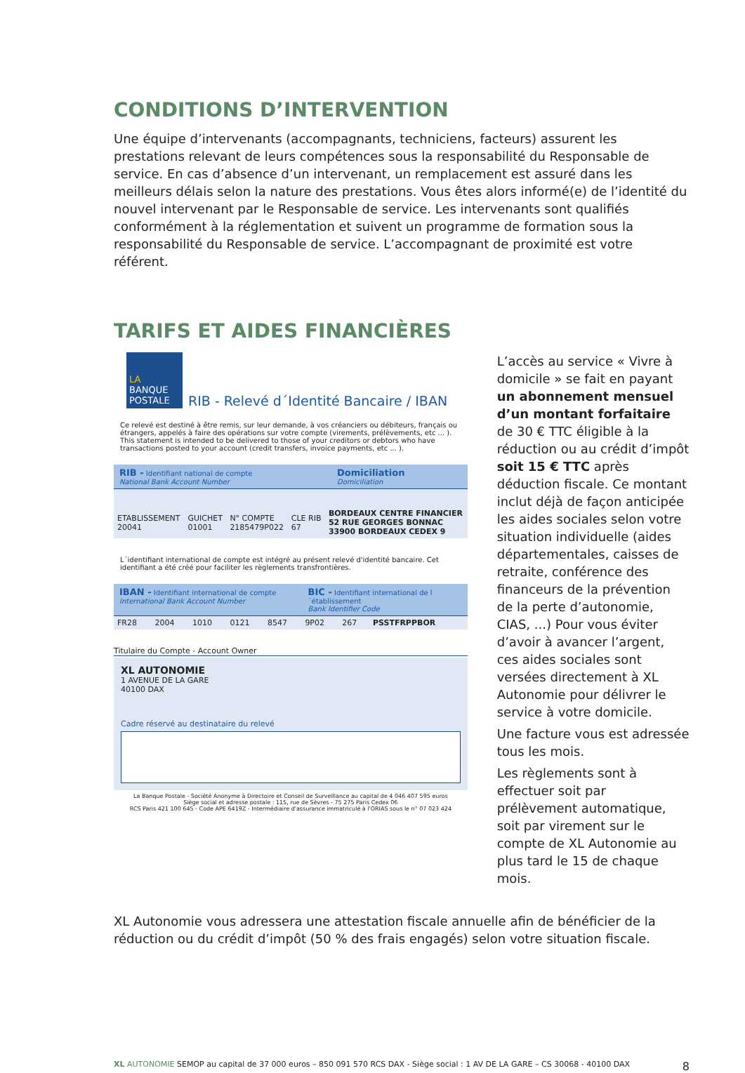CONDITIONS D’INTERVENTION
Une équipe d’intervenants (accompagnants, techniciens, facteurs) assurent les prestations relevant de leurs compétences sous la responsabilité du Responsable de service. En cas d’absence d’un intervenant, un remplacement est assuré dans les meilleurs délais selon la nature des prestations. Vous êtes alors informé(e) de l’identité du nouvel intervenant par le Responsable de service. Les intervenants sont qualifiés conformément à la réglementation et suivent un programme de formation sous la responsabilité du Responsable de service. L’accompagnant de proximité est votre référent.
TARIFS ET AIDES FINANCIÈRES
LA
BANQUE POSTALE
RIB - Relevé d´Identité Bancaire / IBAN
Ce relevé est destiné à être remis, sur leur demande, à vos créanciers ou débiteurs, français ou étrangers, appelés à faire des opérations sur votre compte (virements, prélèvements, etc ... ). This statement is intended to be delivered to those of your creditors or debtors who have transactions posted to your account (credit transfers, invoice payments, etc ... ).
RIB - Identifiant national de compte
National Bank Account Number
Domiciliation
Domiciliation
| ETABLISSEMENT 20041 | GUICHET 01001 | N° COMPTE 2185479P022 | CLE RIB 67 | BORDEAUX CENTRE FINANCIER 52 RUE GEORGES BONNAC 33900 BORDEAUX CEDEX 9 |
L´identifiant international de compte est intégré au présent relevé d'identité bancaire. Cet identifiant a été créé pour faciliter les règlements transfrontières.
IBAN - Identifiant international de compte
International Bank Account Number
BIC - Identifiant international de l´établissement
Bank Identifier Code
| FR28 | 2004 | 1010 | 0121 | 8547 | 9P02 | 267 | PSSTFRPPBOR |
Titulaire du Compte - Account Owner
XL AUTONOMIE
1 AVENUE DE LA GARE
40100 DAX
Cadre réservé au destinataire du relevé
La Banque Postale - Société Anonyme à Directoire et Conseil de Surveillance au capital de 4 046 407 595 euros
Siège social et adresse postale : 115, rue de Sèvres - 75 275 Paris Cedex 06
RCS Paris 421 100 645 - Code APE 6419Z - Intermédiaire d'assurance immatriculé à l'ORIAS sous le n° 07 023 424
L’accès au service « Vivre à domicile » se fait en payant un abonnement mensuel d’un montant forfaitaire de 30 € TTC éligible à la réduction ou au crédit d’impôt soit 15 € TTC après déduction fiscale. Ce montant inclut déjà de façon anticipée les aides sociales selon votre situation individuelle (aides départementales, caisses de retraite, conférence des financeurs de la prévention de la perte d’autonomie, CIAS, ...) Pour vous éviter d’avoir à avancer l’argent, ces aides sociales sont versées directement à XL Autonomie pour délivrer le service à votre domicile.
Une facture vous est adressée tous les mois.
Les règlements sont à effectuer soit par prélèvement automatique, soit par virement sur le compte de XL Autonomie au plus tard le 15 de chaque mois.
XL Autonomie vous adressera une attestation fiscale annuelle afin de bénéficier de la réduction ou du crédit d’impôt (50 % des frais engagés) selon votre situation fiscale.
XL AUTONOMIE SEMOP au capital de 37 000 euros – 850 091 570 RCS DAX - Siège social : 1 AV DE LA GARE – CS 30068 - 40100 DAX 8